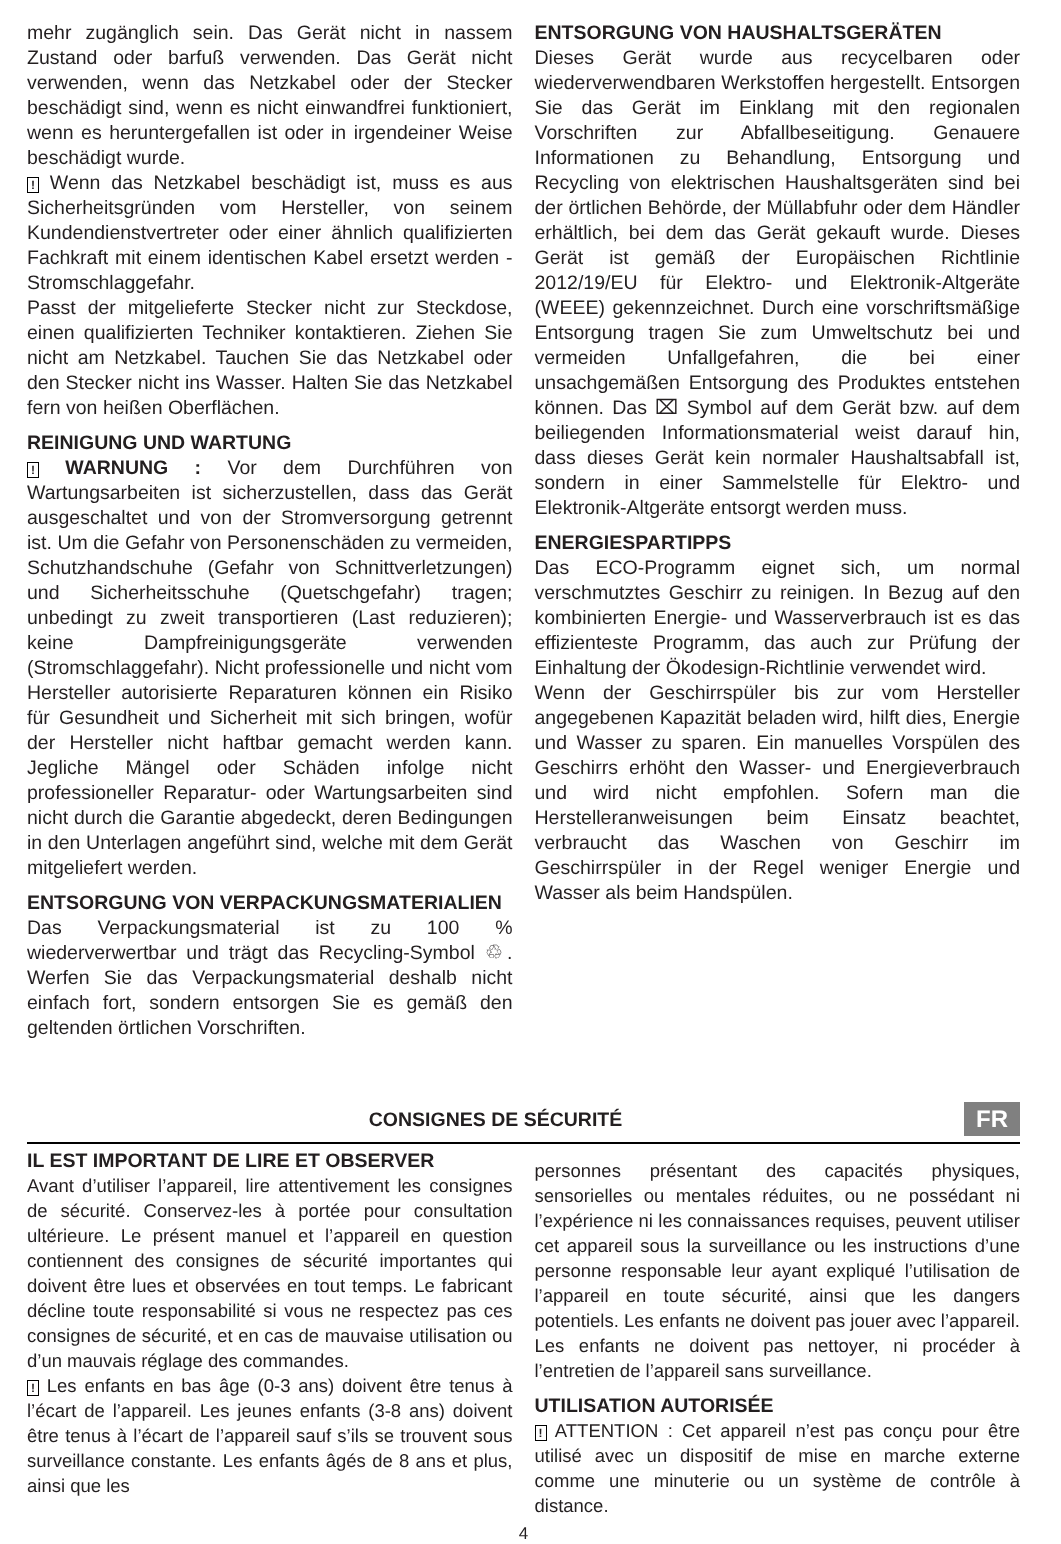mehr zugänglich sein. Das Gerät nicht in nassem Zustand oder barfuß verwenden. Das Gerät nicht verwenden, wenn das Netzkabel oder der Stecker beschädigt sind, wenn es nicht einwandfrei funktioniert, wenn es heruntergefallen ist oder in irgendeiner Weise beschädigt wurde.
! Wenn das Netzkabel beschädigt ist, muss es aus Sicherheitsgründen vom Hersteller, von seinem Kundendienstvertreter oder einer ähnlich qualifizierten Fachkraft mit einem identischen Kabel ersetzt werden - Stromschlaggefahr.
Passt der mitgelieferte Stecker nicht zur Steckdose, einen qualifizierten Techniker kontaktieren. Ziehen Sie nicht am Netzkabel. Tauchen Sie das Netzkabel oder den Stecker nicht ins Wasser. Halten Sie das Netzkabel fern von heißen Oberflächen.
REINIGUNG UND WARTUNG
! WARNUNG : Vor dem Durchführen von Wartungsarbeiten ist sicherzustellen, dass das Gerät ausgeschaltet und von der Stromversorgung getrennt ist. Um die Gefahr von Personenschäden zu vermeiden, Schutzhandschuhe (Gefahr von Schnittverletzungen) und Sicherheitsschuhe (Quetschgefahr) tragen; unbedingt zu zweit transportieren (Last reduzieren); keine Dampfreinigungsgeräte verwenden (Stromschlaggefahr). Nicht professionelle und nicht vom Hersteller autorisierte Reparaturen können ein Risiko für Gesundheit und Sicherheit mit sich bringen, wofür der Hersteller nicht haftbar gemacht werden kann. Jegliche Mängel oder Schäden infolge nicht professioneller Reparatur- oder Wartungsarbeiten sind nicht durch die Garantie abgedeckt, deren Bedingungen in den Unterlagen angeführt sind, welche mit dem Gerät mitgeliefert werden.
ENTSORGUNG VON VERPACKUNGSMATERIALIEN
Das Verpackungsmaterial ist zu 100 % wiederverwertbar und trägt das Recycling-Symbol ♲. Werfen Sie das Verpackungsmaterial deshalb nicht einfach fort, sondern entsorgen Sie es gemäß den geltenden örtlichen Vorschriften.
ENTSORGUNG VON HAUSHALTSGERÄTEN
Dieses Gerät wurde aus recycelbaren oder wiederverwendbaren Werkstoffen hergestellt. Entsorgen Sie das Gerät im Einklang mit den regionalen Vorschriften zur Abfallbeseitigung. Genauere Informationen zu Behandlung, Entsorgung und Recycling von elektrischen Haushaltsgeräten sind bei der örtlichen Behörde, der Müllabfuhr oder dem Händler erhältlich, bei dem das Gerät gekauft wurde. Dieses Gerät ist gemäß der Europäischen Richtlinie 2012/19/EU für Elektro- und Elektronik-Altgeräte (WEEE) gekennzeichnet. Durch eine vorschriftsmäßige Entsorgung tragen Sie zum Umweltschutz bei und vermeiden Unfallgefahren, die bei einer unsachgemäßen Entsorgung des Produktes entstehen können. Das ⌧ Symbol auf dem Gerät bzw. auf dem beiliegenden Informationsmaterial weist darauf hin, dass dieses Gerät kein normaler Haushaltsabfall ist, sondern in einer Sammelstelle für Elektro- und Elektronik-Altgeräte entsorgt werden muss.
ENERGIESPARTIPPS
Das ECO-Programm eignet sich, um normal verschmutztes Geschirr zu reinigen. In Bezug auf den kombinierten Energie- und Wasserverbrauch ist es das effizienteste Programm, das auch zur Prüfung der Einhaltung der Ökodesign-Richtlinie verwendet wird.
Wenn der Geschirrspüler bis zur vom Hersteller angegebenen Kapazität beladen wird, hilft dies, Energie und Wasser zu sparen. Ein manuelles Vorspülen des Geschirrs erhöht den Wasser- und Energieverbrauch und wird nicht empfohlen. Sofern man die Herstelleranweisungen beim Einsatz beachtet, verbraucht das Waschen von Geschirr im Geschirrspüler in der Regel weniger Energie und Wasser als beim Handspülen.
CONSIGNES DE SÉCURITÉ
FR
IL EST IMPORTANT DE LIRE ET OBSERVER
Avant d’utiliser l’appareil, lire attentivement les consignes de sécurité. Conservez-les à portée pour consultation ultérieure. Le présent manuel et l’appareil en question contiennent des consignes de sécurité importantes qui doivent être lues et observées en tout temps. Le fabricant décline toute responsabilité si vous ne respectez pas ces consignes de sécurité, et en cas de mauvaise utilisation ou d’un mauvais réglage des commandes.
! Les enfants en bas âge (0-3 ans) doivent être tenus à l’écart de l’appareil. Les jeunes enfants (3-8 ans) doivent être tenus à l’écart de l’appareil sauf s’ils se trouvent sous surveillance constante. Les enfants âgés de 8 ans et plus, ainsi que les
personnes présentant des capacités physiques, sensorielles ou mentales réduites, ou ne possédant ni l’expérience ni les connaissances requises, peuvent utiliser cet appareil sous la surveillance ou les instructions d’une personne responsable leur ayant expliqué l’utilisation de l’appareil en toute sécurité, ainsi que les dangers potentiels. Les enfants ne doivent pas jouer avec l’appareil. Les enfants ne doivent pas nettoyer, ni procéder à l’entretien de l’appareil sans surveillance.
UTILISATION AUTORISÉE
! ATTENTION : Cet appareil n’est pas conçu pour être utilisé avec un dispositif de mise en marche externe comme une minuterie ou un système de contrôle à distance.
4